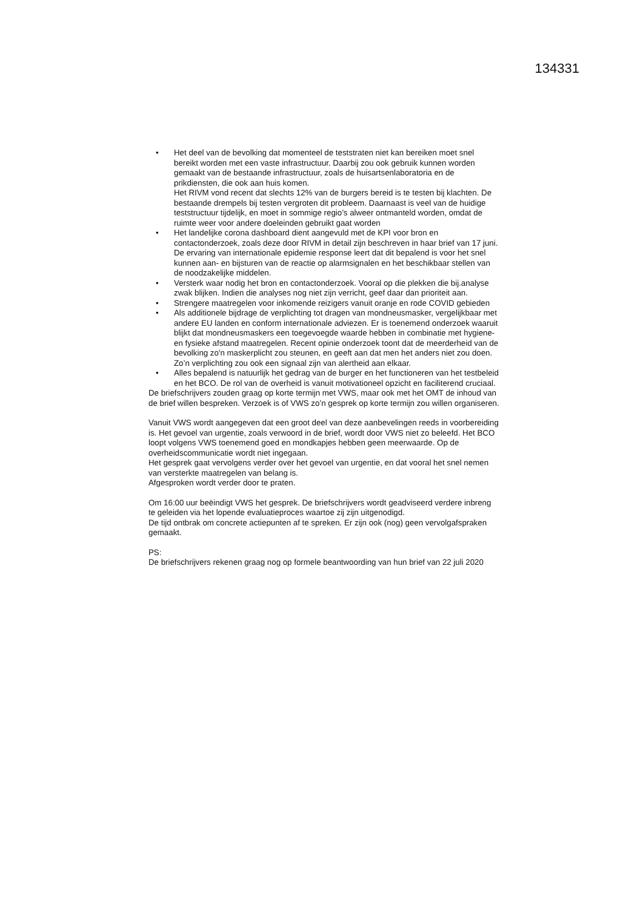134331
• Het deel van de bevolking dat momenteel de teststraten niet kan bereiken moet snel bereikt worden met een vaste infrastructuur. Daarbij zou ook gebruik kunnen worden gemaakt van de bestaande infrastructuur, zoals de huisartsenlaboratoria en de prikdiensten, die ook aan huis komen.
Het RIVM vond recent dat slechts 12% van de burgers bereid is te testen bij klachten. De bestaande drempels bij testen vergroten dit probleem. Daarnaast is veel van de huidige teststructuur tijdelijk, en moet in sommige regio’s alweer ontmanteld worden, omdat de ruimte weer voor andere doeleinden gebruikt gaat worden
• Het landelijke corona dashboard dient aangevuld met de KPI voor bron en contactonderzoek, zoals deze door RIVM in detail zijn beschreven in haar brief van 17 juni. De ervaring van internationale epidemie response leert dat dit bepalend is voor het snel kunnen aan- en bijsturen van de reactie op alarmsignalen en het beschikbaar stellen van de noodzakelijke middelen.
• Versterk waar nodig het bron en contactonderzoek. Vooral op die plekken die bij.analyse zwak blijken. Indien die analyses nog niet zijn verricht, geef daar dan prioriteit aan.
• Strengere maatregelen voor inkomende reizigers vanuit oranje en rode COVID gebieden
• Als additionele bijdrage de verplichting tot dragen van mondneusmasker, vergelijkbaar met andere EU landen en conform internationale adviezen. Er is toenemend onderzoek waaruit blijkt dat mondneusmaskers een toegevoegde waarde hebben in combinatie met hygiene- en fysieke afstand maatregelen. Recent opinie onderzoek toont dat de meerderheid van de bevolking zo'n maskerplicht zou steunen, en geeft aan dat men het anders niet zou doen. Zo’n verplichting zou ook een signaal zijn van alertheid aan elkaar.
• Alles bepalend is natuurlijk het gedrag van de burger en het functioneren van het testbeleid en het BCO. De rol van de overheid is vanuit motivationeel opzicht en faciliterend cruciaal.
De briefschrijvers zouden graag op korte termijn met VWS, maar ook met het OMT de inhoud van de brief willen bespreken. Verzoek is of VWS zo’n gesprek op korte termijn zou willen organiseren.
Vanuit VWS wordt aangegeven dat een groot deel van deze aanbevelingen reeds in voorbereiding is. Het gevoel van urgentie, zoals verwoord in de brief, wordt door VWS niet zo beleefd. Het BCO loopt volgens VWS toenemend goed en mondkapjes hebben geen meerwaarde. Op de overheidscommunicatie wordt niet ingegaan.
Het gesprek gaat vervolgens verder over het gevoel van urgentie, en dat vooral het snel nemen van versterkte maatregelen van belang is.
Afgesproken wordt verder door te praten.
Om 16:00 uur beëindigt VWS het gesprek. De briefschrijvers wordt geadviseerd verdere inbreng te geleiden via het lopende evaluatieproces waartoe zij zijn uitgenodigd.
De tijd ontbrak om concrete actiepunten af te spreken. Er zijn ook (nog) geen vervolgafspraken gemaakt.
PS:
De briefschrijvers rekenen graag nog op formele beantwoording van hun brief van 22 juli 2020